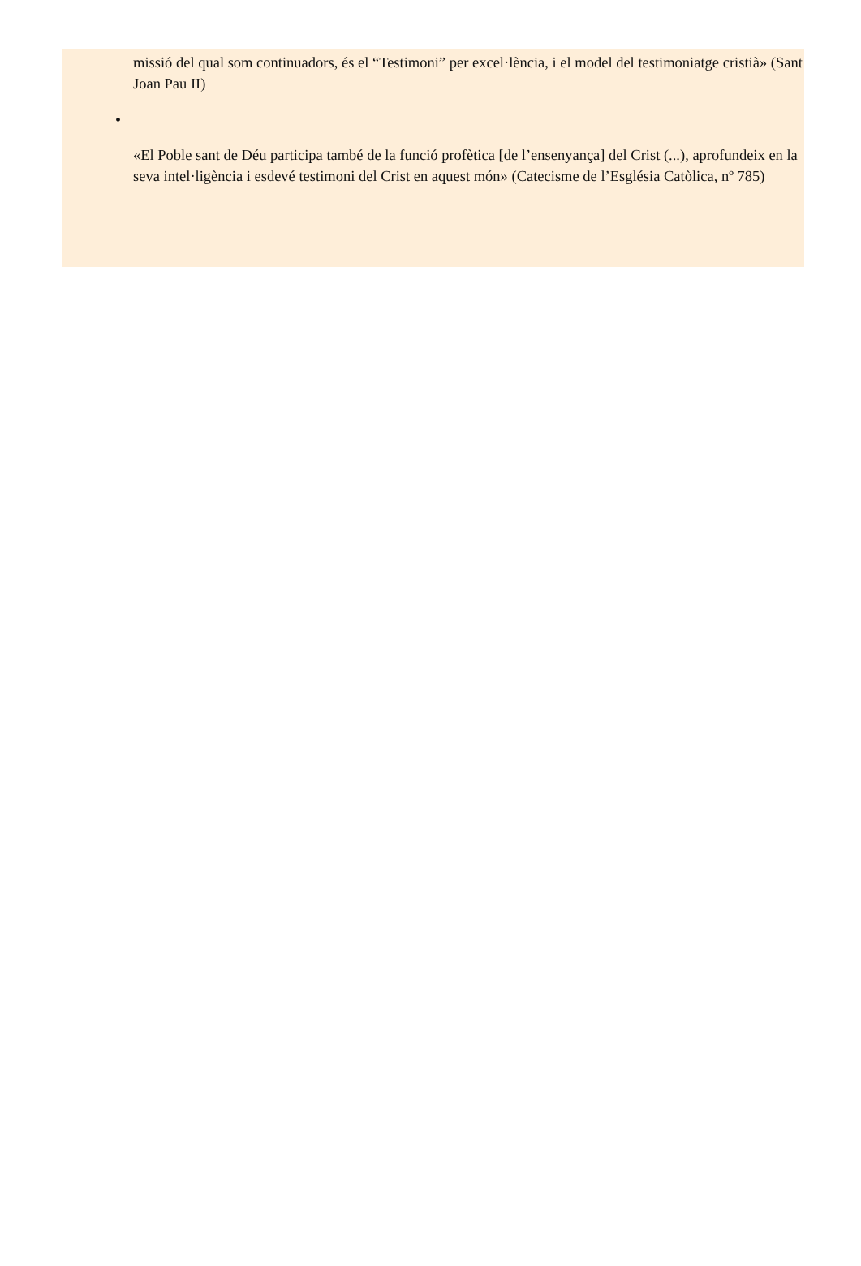missió del qual som continuadors, és el “Testimoni” per excel·lència, i el model del testimoniatge cristià» (Sant Joan Pau II)
•
«El Poble sant de Déu participa també de la funció profètica [de l’ensenyança] del Crist (...), aprofundeix en la seva intel·ligència i esdevé testimoni del Crist en aquest món» (Catecisme de l’Església Catòlica, nº 785)